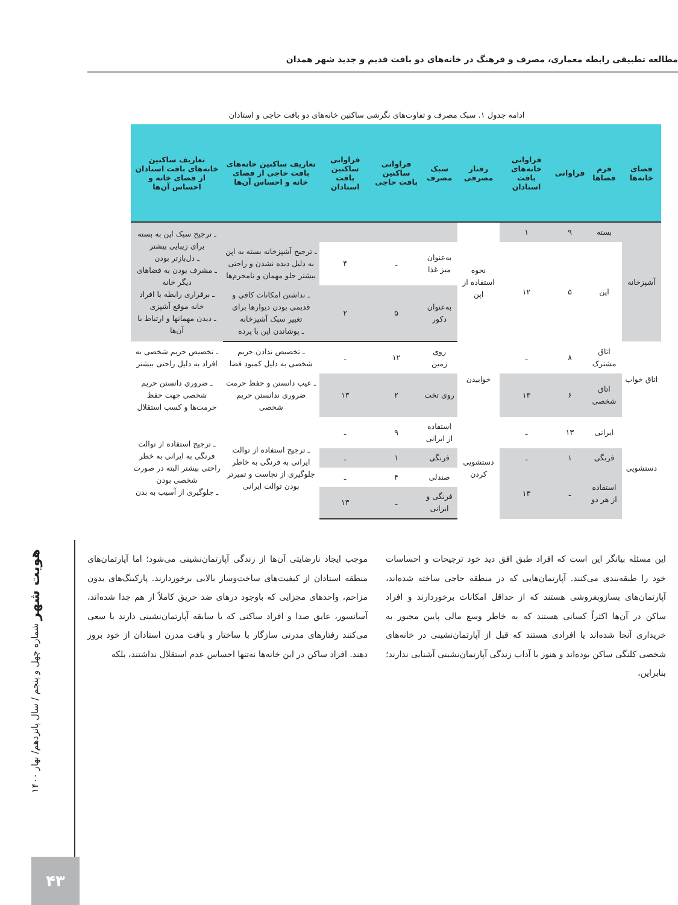مطالعه تطبیقی رابطه معماری، مصرف و فرهنگ در خانه‌های دو بافت قدیم و جدید شهر همدان
ادامه جدول ۱. سبک مصرف و تفاوت‌های نگرشی ساکنین خانه‌های دو بافت حاجی و استادان
| فضای خانه‌ها | فرم فضاها | فراوانی | فراوانی خانه‌های بافت استادان | رفتار مصرفی | سبک مصرف | فراوانی ساکنین بافت حاجی | فراوانی ساکنین بافت استادان | تعاریف ساکنین خانه‌های بافت حاجی از فضای خانه و احساس آن‌ها | تعاریف ساکنین خانه‌های بافت استادان از فضای خانه و احساس آن‌ها |
| --- | --- | --- | --- | --- | --- | --- | --- | --- | --- |
| آشپزخانه | بسته | ۹ | ۱ | نحوه استفاده از اپن | | | | | ـ ترجیح سبک اپن به بسته برای زیبایی بیشتر ـ دل‌بازتر بودن ـ مشرف بودن به فضاهای دیگر خانه ـ برقراری رابطه با افراد خانه موقع آشپزی ـ دیدن مهمانها و ارتباط با آن‌ها |
| | اپن | ۵ | ۱۲ | | به‌عنوان میز غذا | ـ | ۴ | ـ ترجیح آشپزخانه بسته به اپن به دلیل دیده نشدن و راحتی بیشتر جلو مهمان و نامحرم‌ها | |
| | | | | | به‌عنوان دکور | ۵ | ۲ | ـ نداشتن امکانات کافی و قدیمی بودن دیوارها برای تغییر سبک آشپزخانه ـ پوشاندن اپن با پرده | |
| اتاق خواب | اتاق مشترک | ۸ | ـ | خوابیدن | روی زمین | ۱۲ | ـ | ـ تخصیص ندادن حریم شخصی به دلیل کمبود فضا | ـ تخصیص حریم شخصی به افراد به دلیل راحتی بیشتر |
| | اتاق شخصی | ۶ | ۱۳ | | روی تخت | ۲ | ۱۳ | ـ عیب دانستن و حفظ حرمت ضروری ندانستن حریم شخصی | ـ ضروری دانستن حریم شخصی جهت حفظ حرمت‌ها و کسب استقلال |
| دستشویی | ایرانی | ۱۳ | ـ | دستشویی کردن | استفاده از ایرانی | ۹ | ـ | ـ ترجیح استفاده از توالت ایرانی به فرنگی به خاطر جلوگیری از نجاست و تمیزتر بودن توالت ایرانی | ـ ترجیح استفاده از توالت فرنگی به ایرانی به خطر راحتی بیشتر البته در صورت شخصی بودن ـ جلوگیری از آسیب به بدن |
| | فرنگی | ۱ | ـ | | فرنگی | ۱ | ـ | | |
| | استفاده از هر دو | ـ | ۱۳ | | صندلی | ۴ | ـ | | |
| | | | | | فرنگی و ایرانی | ـ | ۱۳ | | |
این مسئله بیانگر این است که افراد طبق افق دید خود ترجیحات و احساسات خود را طبقه‌بندی می‌کنند. آپارتمان‌هایی که در منطقه حاجی ساخته شده‌اند، آپارتمان‌های بسازوبفروشی هستند که از حداقل امکانات برخوردارند و افراد ساکن در آن‌ها اکثراً کسانی هستند که به خاطر وسع مالی پایین مجبور به خریداری آنجا شده‌اند یا افرادی هستند که قبل از آپارتمان‌نشینی در خانه‌های شخصی کلنگی ساکن بوده‌اند و هنوز با آداب زندگی آپارتمان‌نشینی آشنایی ندارند؛ بنابراین،
موجب ایجاد نارضایتی آن‌ها از زندگی آپارتمان‌نشینی می‌شود؛ اما آپارتمان‌های منطقه استادان از کیفیت‌های ساخت‌وساز بالایی برخوردارند. پارکینگ‌های بدون مزاحم، واحدهای مجزایی که باوجود درهای ضد حریق کاملاً از هم جدا شده‌اند، آسانسور، عایق صدا و افراد ساکنی که یا سابقه آپارتمان‌نشینی دارند یا سعی می‌کنند رفتارهای مدرنی سازگار با ساختار و بافت مدرن استادان از خود بروز دهند. افراد ساکن در این خانه‌ها نه‌تنها احساس عدم استقلال نداشتند، بلکه
هویت شهر شماره چهل و پنجم / سال پانزدهم/ بهار ۱۴۰۰
۴۳